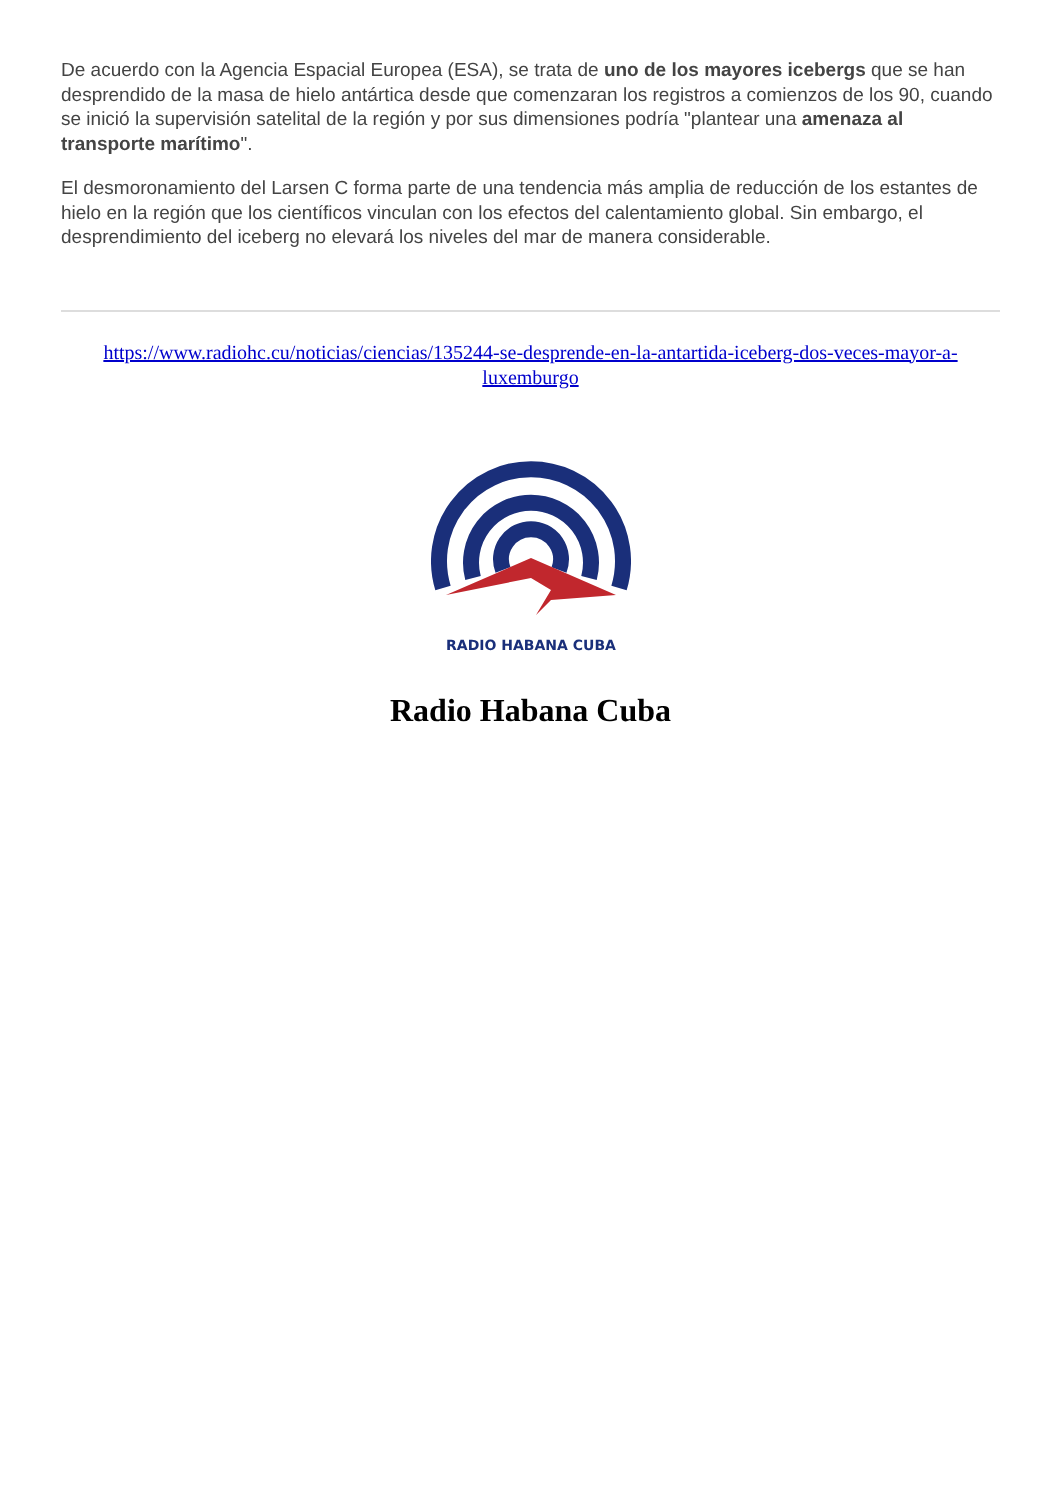De acuerdo con la Agencia Espacial Europea (ESA), se trata de uno de los mayores icebergs que se han desprendido de la masa de hielo antártica desde que comenzaran los registros a comienzos de los 90, cuando se inició la supervisión satelital de la región y por sus dimensiones podría "plantear una amenaza al transporte marítimo".
El desmoronamiento del Larsen C forma parte de una tendencia más amplia de reducción de los estantes de hielo en la región que los científicos vinculan con los efectos del calentamiento global. Sin embargo, el desprendimiento del iceberg no elevará los niveles del mar de manera considerable.
https://www.radiohc.cu/noticias/ciencias/135244-se-desprende-en-la-antartida-iceberg-dos-veces-mayor-a-luxemburgo
RADIO HABANA CUBA
Radio Habana Cuba